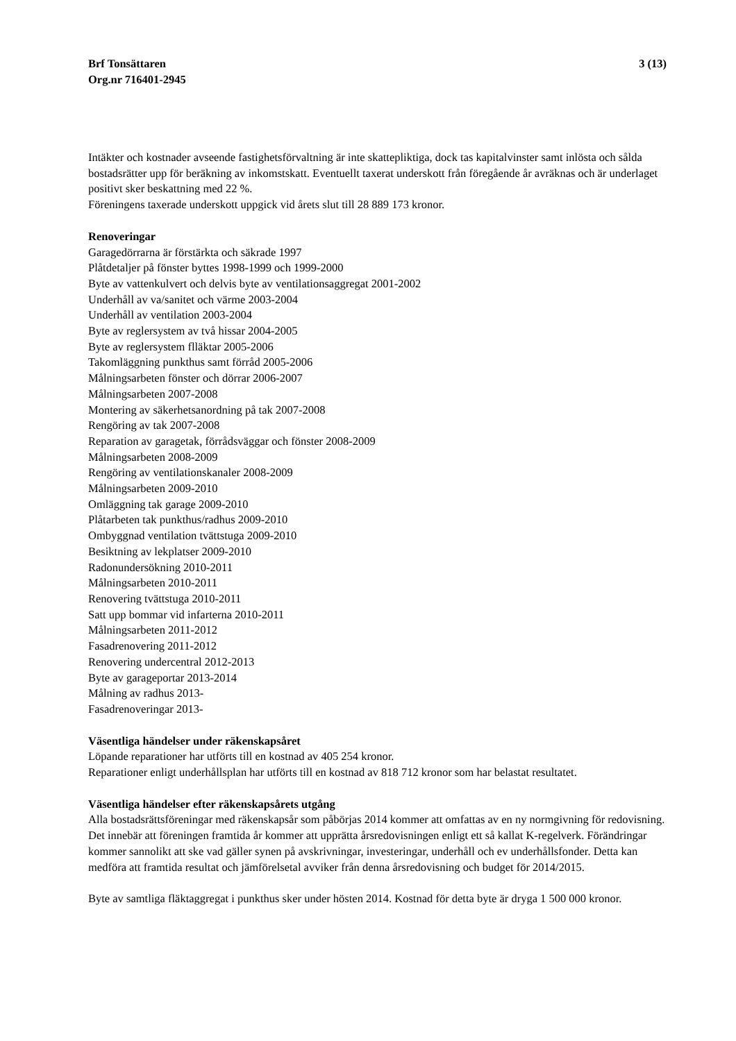Brf Tonsättaren
Org.nr 716401-2945
3 (13)
Intäkter och kostnader avseende fastighetsförvaltning är inte skattepliktiga, dock tas kapitalvinster samt inlösta och sålda bostadsrätter upp för beräkning av inkomstskatt. Eventuellt taxerat underskott från föregående år avräknas och är underlaget positivt sker beskattning med 22 %.
Föreningens taxerade underskott uppgick vid årets slut till 28 889 173 kronor.
Renoveringar
Garagedörrarna är förstärkta och säkrade 1997
Plåtdetaljer på fönster byttes 1998-1999 och 1999-2000
Byte av vattenkulvert och delvis byte av ventilationsaggregat 2001-2002
Underhåll av va/sanitet och värme 2003-2004
Underhåll av ventilation 2003-2004
Byte av reglersystem av två hissar 2004-2005
Byte av reglersystem flläktar 2005-2006
Takomläggning punkthus samt förråd 2005-2006
Målningsarbeten fönster och dörrar 2006-2007
Målningsarbeten 2007-2008
Montering av säkerhetsanordning på tak 2007-2008
Rengöring av tak 2007-2008
Reparation av garagetak, förrådsväggar och fönster 2008-2009
Målningsarbeten 2008-2009
Rengöring av ventilationskanaler 2008-2009
Målningsarbeten 2009-2010
Omläggning tak garage 2009-2010
Plåtarbeten tak punkthus/radhus 2009-2010
Ombyggnad ventilation tvättstuga 2009-2010
Besiktning av lekplatser 2009-2010
Radonundersökning 2010-2011
Målningsarbeten 2010-2011
Renovering tvättstuga 2010-2011
Satt upp bommar vid infarterna 2010-2011
Målningsarbeten 2011-2012
Fasadrenovering 2011-2012
Renovering undercentral 2012-2013
Byte av garageportar 2013-2014
Målning av radhus 2013-
Fasadrenoveringar 2013-
Väsentliga händelser under räkenskapsåret
Löpande reparationer har utförts till en kostnad av 405 254 kronor.
Reparationer enligt underhållsplan har utförts till en kostnad av 818 712 kronor som har belastat resultatet.
Väsentliga händelser efter räkenskapsårets utgång
Alla bostadsrättsföreningar med räkenskapsår som påbörjas 2014 kommer att omfattas av en ny normgivning för redovisning. Det innebär att föreningen framtida år kommer att upprätta årsredovisningen enligt ett så kallat K-regelverk. Förändringar kommer sannolikt att ske vad gäller synen på avskrivningar, investeringar, underhåll och ev underhållsfonder. Detta kan medföra att framtida resultat och jämförelsetal avviker från denna årsredovisning och budget för 2014/2015.
Byte av samtliga fläktaggregat i punkthus sker under hösten 2014. Kostnad för detta byte är dryga 1 500 000 kronor.